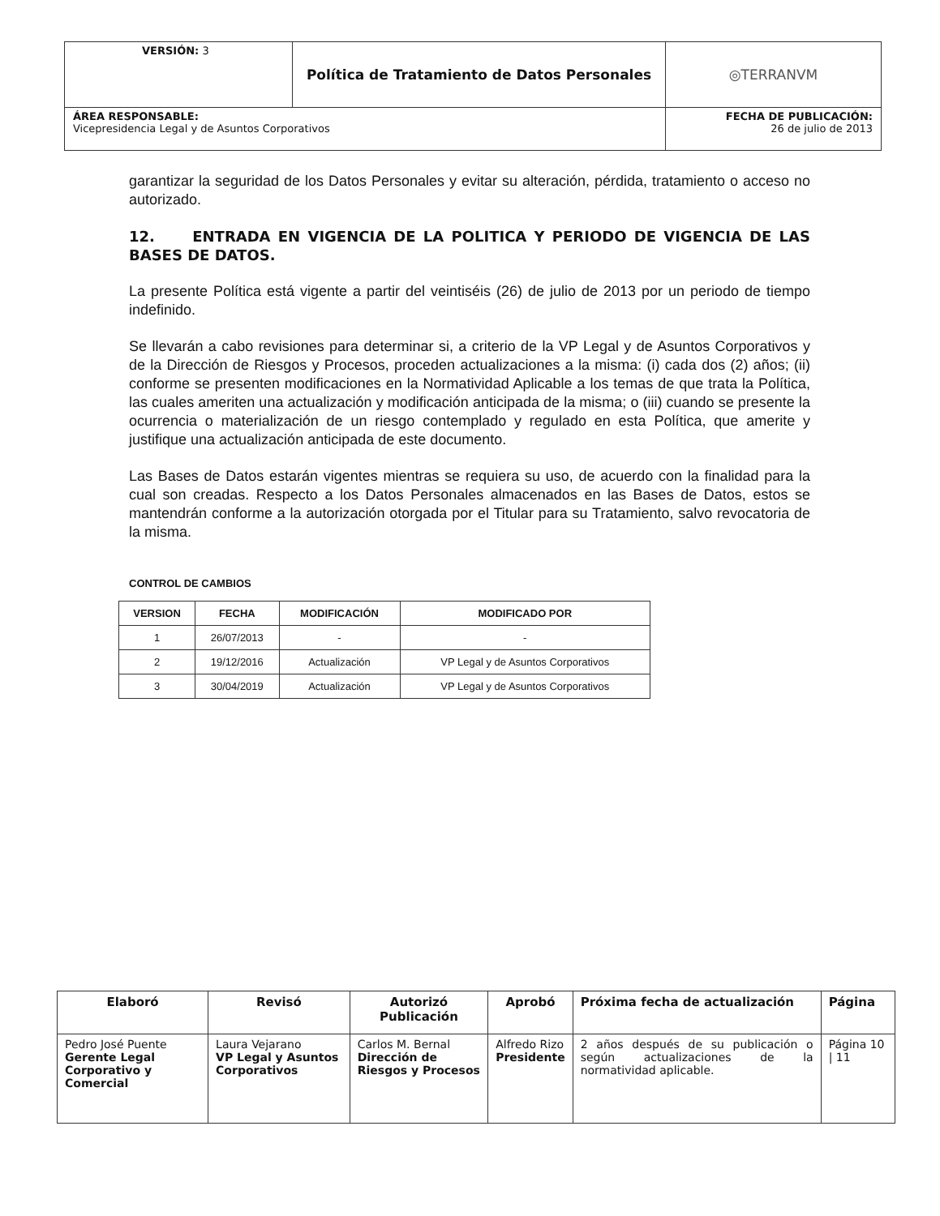| VERSIÓN: 3 | Política de Tratamiento de Datos Personales | ◎TERRANVM |
| ÁREA RESPONSABLE: Vicepresidencia Legal y de Asuntos Corporativos | | FECHA DE PUBLICACIÓN: 26 de julio de 2013 |
garantizar la seguridad de los Datos Personales y evitar su alteración, pérdida, tratamiento o acceso no autorizado.
12. ENTRADA EN VIGENCIA DE LA POLITICA Y PERIODO DE VIGENCIA DE LAS BASES DE DATOS.
La presente Política está vigente a partir del veintiséis (26) de julio de 2013 por un periodo de tiempo indefinido.
Se llevarán a cabo revisiones para determinar si, a criterio de la VP Legal y de Asuntos Corporativos y de la Dirección de Riesgos y Procesos, proceden actualizaciones a la misma: (i) cada dos (2) años; (ii) conforme se presenten modificaciones en la Normatividad Aplicable a los temas de que trata la Política, las cuales ameriten una actualización y modificación anticipada de la misma; o (iii) cuando se presente la ocurrencia o materialización de un riesgo contemplado y regulado en esta Política, que amerite y justifique una actualización anticipada de este documento.
Las Bases de Datos estarán vigentes mientras se requiera su uso, de acuerdo con la finalidad para la cual son creadas. Respecto a los Datos Personales almacenados en las Bases de Datos, estos se mantendrán conforme a la autorización otorgada por el Titular para su Tratamiento, salvo revocatoria de la misma.
CONTROL DE CAMBIOS
| VERSION | FECHA | MODIFICACIÓN | MODIFICADO POR |
| --- | --- | --- | --- |
| 1 | 26/07/2013 | - | - |
| 2 | 19/12/2016 | Actualización | VP Legal y de Asuntos Corporativos |
| 3 | 30/04/2019 | Actualización | VP Legal y de Asuntos Corporativos |
| Elaboró | Revisó | Autorizó Publicación | Aprobó | Próxima fecha de actualización | Página |
| --- | --- | --- | --- | --- | --- |
| Pedro José Puente Gerente Legal Corporativo y Comercial | Laura Vejarano VP Legal y Asuntos Corporativos | Carlos M. Bernal Dirección de Riesgos y Procesos | Alfredo Rizo Presidente | 2 años después de su publicación o según actualizaciones de la normatividad aplicable. | Página 10 / 11 |